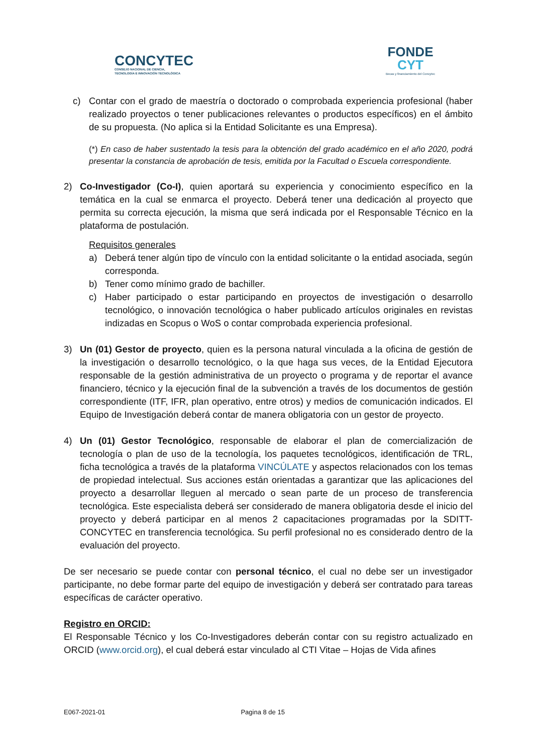CONCYTEC
CONSEJO NACIONAL DE CIENCIA,
TECNOLOGÍA E INNOVACIÓN TECNOLÓGICA
FONDE
CYT
Becas y financiamiento del Concytec
c) Contar con el grado de maestría o doctorado o comprobada experiencia profesional (haber realizado proyectos o tener publicaciones relevantes o productos específicos) en el ámbito de su propuesta. (No aplica si la Entidad Solicitante es una Empresa).
(*) En caso de haber sustentado la tesis para la obtención del grado académico en el año 2020, podrá presentar la constancia de aprobación de tesis, emitida por la Facultad o Escuela correspondiente.
2) Co-Investigador (Co-I), quien aportará su experiencia y conocimiento específico en la temática en la cual se enmarca el proyecto. Deberá tener una dedicación al proyecto que permita su correcta ejecución, la misma que será indicada por el Responsable Técnico en la plataforma de postulación.
Requisitos generales
a) Deberá tener algún tipo de vínculo con la entidad solicitante o la entidad asociada, según corresponda.
b) Tener como mínimo grado de bachiller.
c) Haber participado o estar participando en proyectos de investigación o desarrollo tecnológico, o innovación tecnológica o haber publicado artículos originales en revistas indizadas en Scopus o WoS o contar comprobada experiencia profesional.
3) Un (01) Gestor de proyecto, quien es la persona natural vinculada a la oficina de gestión de la investigación o desarrollo tecnológico, o la que haga sus veces, de la Entidad Ejecutora responsable de la gestión administrativa de un proyecto o programa y de reportar el avance financiero, técnico y la ejecución final de la subvención a través de los documentos de gestión correspondiente (ITF, IFR, plan operativo, entre otros) y medios de comunicación indicados. El Equipo de Investigación deberá contar de manera obligatoria con un gestor de proyecto.
4) Un (01) Gestor Tecnológico, responsable de elaborar el plan de comercialización de tecnología o plan de uso de la tecnología, los paquetes tecnológicos, identificación de TRL, ficha tecnológica a través de la plataforma VINCÚLATE y aspectos relacionados con los temas de propiedad intelectual. Sus acciones están orientadas a garantizar que las aplicaciones del proyecto a desarrollar lleguen al mercado o sean parte de un proceso de transferencia tecnológica. Este especialista deberá ser considerado de manera obligatoria desde el inicio del proyecto y deberá participar en al menos 2 capacitaciones programadas por la SDITT-CONCYTEC en transferencia tecnológica. Su perfil profesional no es considerado dentro de la evaluación del proyecto.
De ser necesario se puede contar con personal técnico, el cual no debe ser un investigador participante, no debe formar parte del equipo de investigación y deberá ser contratado para tareas específicas de carácter operativo.
Registro en ORCID:
El Responsable Técnico y los Co-Investigadores deberán contar con su registro actualizado en ORCID (www.orcid.org), el cual deberá estar vinculado al CTI Vitae – Hojas de Vida afines
E067-2021-01 Pagina 8 de 15